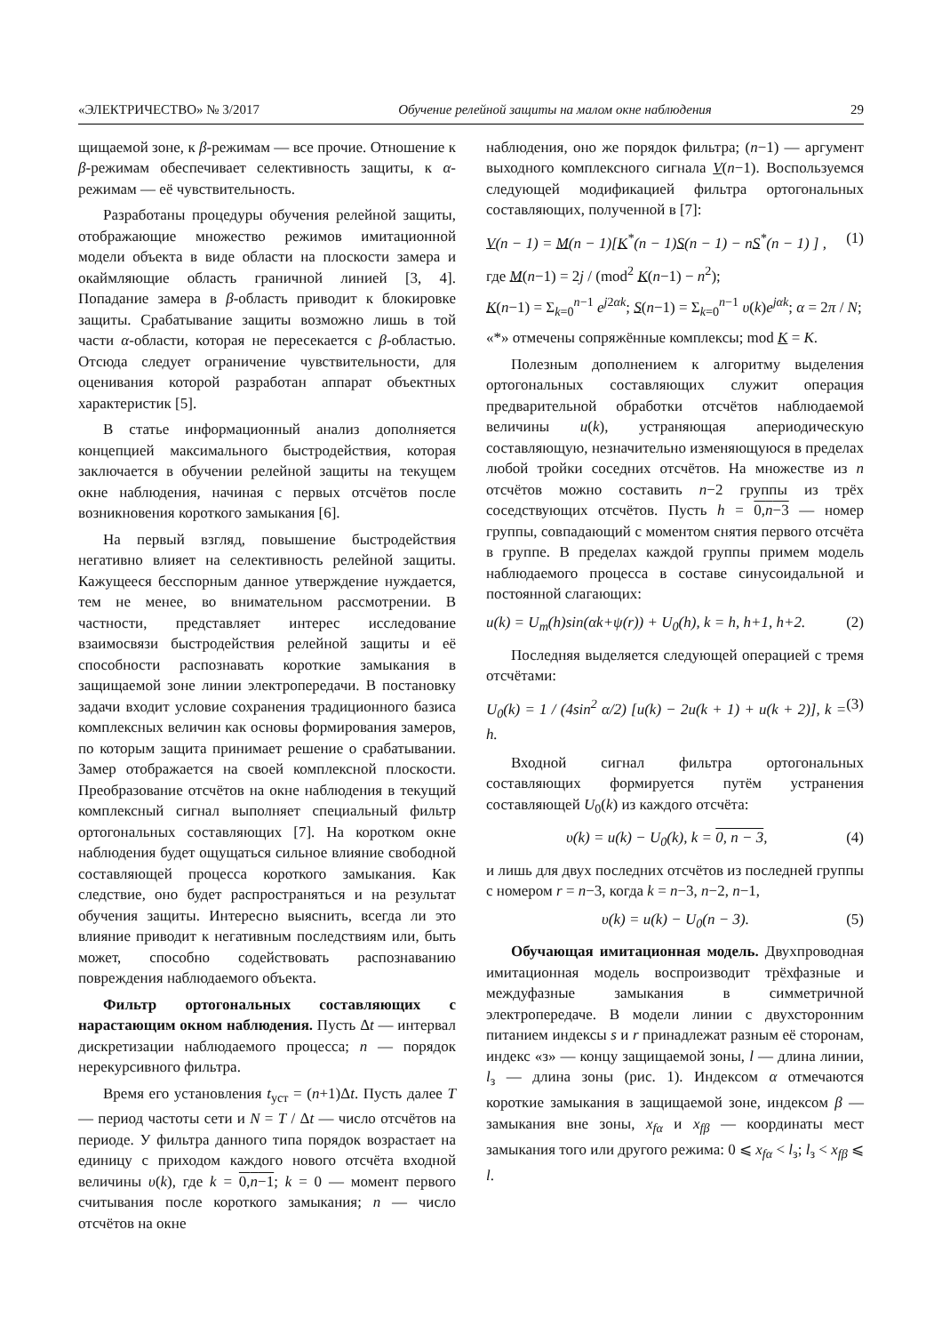«ЭЛЕКТРИЧЕСТВО» № 3/2017 Обучение релейной защиты на малом окне наблюдения 29
щищаемой зоне, к β-режимам — все прочие. Отношение к β-режимам обеспечивает селективность защиты, к α-режимам — её чувствительность.
Разработаны процедуры обучения релейной защиты, отображающие множество режимов имитационной модели объекта в виде области на плоскости замера и окаймляющие область граничной линией [3, 4]. Попадание замера в β-область приводит к блокировке защиты. Срабатывание защиты возможно лишь в той части α-области, которая не пересекается с β-областью. Отсюда следует ограничение чувствительности, для оценивания которой разработан аппарат объектных характеристик [5].
В статье информационный анализ дополняется концепцией максимального быстродействия, которая заключается в обучении релейной защиты на текущем окне наблюдения, начиная с первых отсчётов после возникновения короткого замыкания [6].
На первый взгляд, повышение быстродействия негативно влияет на селективность релейной защиты. Кажущееся бесспорным данное утверждение нуждается, тем не менее, во внимательном рассмотрении. В частности, представляет интерес исследование взаимосвязи быстродействия релейной защиты и её способности распознавать короткие замыкания в защищаемой зоне линии электропередачи. В постановку задачи входит условие сохранения традиционного базиса комплексных величин как основы формирования замеров, по которым защита принимает решение о срабатывании. Замер отображается на своей комплексной плоскости. Преобразование отсчётов на окне наблюдения в текущий комплексный сигнал выполняет специальный фильтр ортогональных составляющих [7]. На коротком окне наблюдения будет ощущаться сильное влияние свободной составляющей процесса короткого замыкания. Как следствие, оно будет распространяться и на результат обучения защиты. Интересно выяснить, всегда ли это влияние приводит к негативным последствиям или, быть может, способно содействовать распознаванию повреждения наблюдаемого объекта.
Фильтр ортогональных составляющих с нарастающим окном наблюдения. Пусть Δt — интервал дискретизации наблюдаемого процесса; n — порядок нерекурсивного фильтра.
Время его установления t<sub>уст</sub> = (n+1)Δt. Пусть далее T — период частоты сети и N = T / Δt — число отсчётов на периоде. У фильтра данного типа порядок возрастает на единицу с приходом каждого нового отсчёта входной величины υ(k), где k = 0,n−1; k = 0 — момент первого считывания после короткого замыкания; n — число отсчётов на окне
наблюдения, оно же порядок фильтра; (n−1) — аргумент выходного комплексного сигнала V(n−1). Воспользуемся следующей модификацией фильтра ортогональных составляющих, полученной в [7]:
V(n − 1) = M(n − 1)[K<sup>*</sup>(n − 1)S(n − 1) − nS<sup>*</sup>(n − 1) ] , (1)
где M(n−1) = 2j / (mod<sup>2</sup> K(n−1) − n<sup>2</sup>);
K(n−1) = Σ<sub>k=0</sub><sup>n−1</sup> e<sup>j2αk</sup>; S(n−1) = Σ<sub>k=0</sub><sup>n−1</sup> υ(k)e<sup>jαk</sup>; α = 2π / N;
«*» отмечены сопряжённые комплексы; mod K = K.
Полезным дополнением к алгоритму выделения ортогональных составляющих служит операция предварительной обработки отсчётов наблюдаемой величины u(k), устраняющая апериодическую составляющую, незначительно изменяющуюся в пределах любой тройки соседних отсчётов. На множестве из n отсчётов можно составить n−2 группы из трёх соседствующих отсчётов. Пусть h = 0,n−3 — номер группы, совпадающий с моментом снятия первого отсчёта в группе. В пределах каждой группы примем модель наблюдаемого процесса в составе синусоидальной и постоянной слагающих:
u(k) = U<sub>m</sub>(h)sin(αk+ψ(r)) + U<sub>0</sub>(h), k = h, h+1, h+2. (2)
Последняя выделяется следующей операцией с тремя отсчётами:
U<sub>0</sub>(k) = 1 / (4sin<sup>2</sup> α/2) [u(k) − 2u(k + 1) + u(k + 2)], k = h. (3)
Входной сигнал фильтра ортогональных составляющих формируется путём устранения составляющей U<sub>0</sub>(k) из каждого отсчёта:
υ(k) = u(k) − U<sub>0</sub>(k), k = 0, n − 3, (4)
и лишь для двух последних отсчётов из последней группы с номером r = n−3, когда k = n−3, n−2, n−1,
υ(k) = u(k) − U<sub>0</sub>(n − 3). (5)
Обучающая имитационная модель. Двухпроводная имитационная модель воспроизводит трёхфазные и междуфазные замыкания в симметричной электропередаче. В модели линии с двухсторонним питанием индексы s и r принадлежат разным её сторонам, индекс «з» — концу защищаемой зоны, l — длина линии, l<sub>з</sub> — длина зоны (рис. 1). Индексом α отмечаются короткие замыкания в защищаемой зоне, индексом β — замыкания вне зоны, x<sub>fα</sub> и x<sub>fβ</sub> — координаты мест замыкания того или другого режима: 0 ⩽ x<sub>fα</sub> < l<sub>з</sub>; l<sub>з</sub> < x<sub>fβ</sub> ⩽ l.